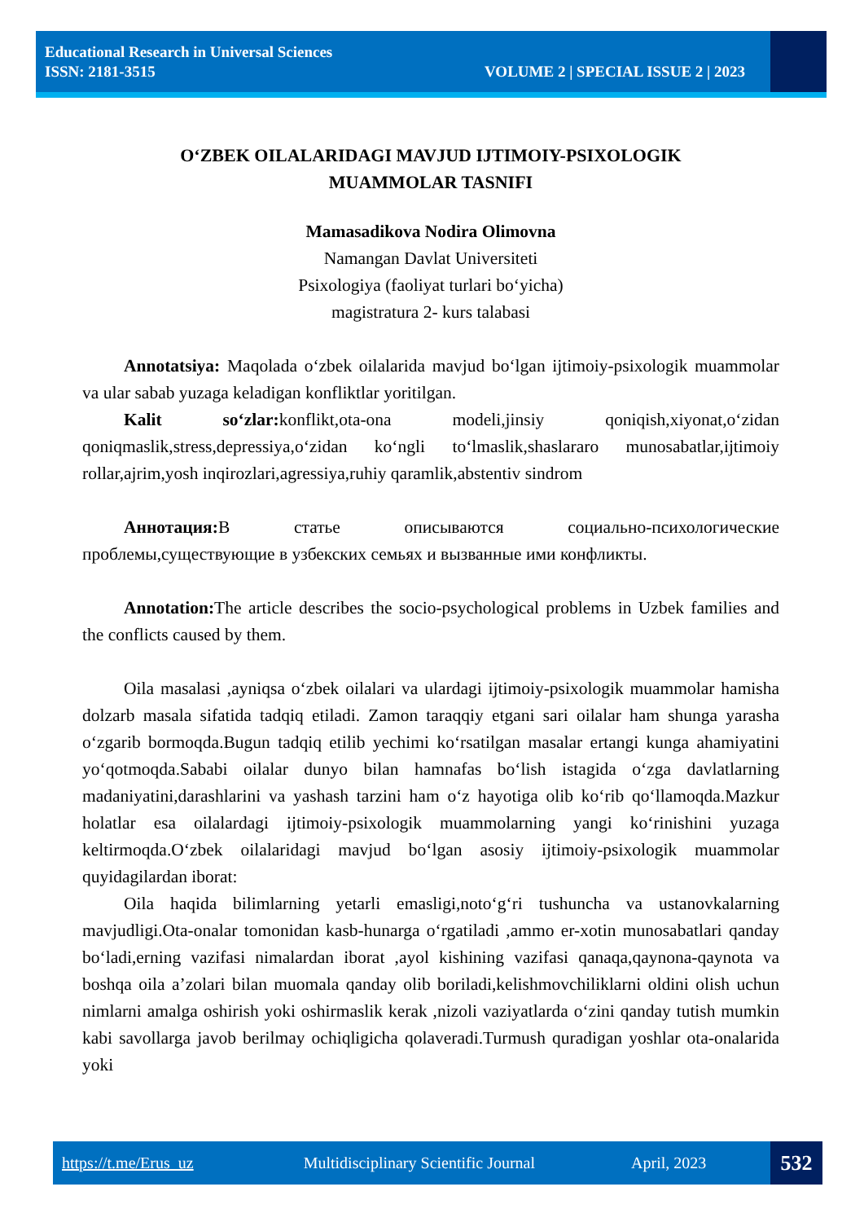Educational Research in Universal Sciences
ISSN: 2181-3515 VOLUME 2 | SPECIAL ISSUE 2 | 2023
O‘ZBEK OILALARIDAGI MAVJUD IJTIMOIY-PSIXOLOGIK
MUAMMOLAR TASNIFI
Mamasadikova Nodira Olimovna
Namangan Davlat Universiteti
Psixologiya (faoliyat turlari bo‘yicha)
magistratura 2- kurs talabasi
Annotatsiya: Maqolada o‘zbek oilalarida mavjud bo‘lgan ijtimoiy-psixologik muammolar va ular sabab yuzaga keladigan konfliktlar yoritilgan.
Kalit so‘zlar: konflikt,ota-ona modeli,jinsiy qoniqish,xiyonat,o‘zidan qoniqmaslik,stress,depressiya,o‘zidan ko‘ngli to‘lmaslik,shaslararo munosabatlar,ijtimoiy rollar,ajrim,yosh inqirozlari,agressiya,ruhiy qaramlik,abstentiv sindrom
Аннотация: В статье описываются социально-психологические проблемы,существующие в узбекских семьях и вызванные ими конфликты.
Annotation: The article describes the socio-psychological problems in Uzbek families and the conflicts caused by them.
Oila masalasi ,ayniqsa o‘zbek oilalari va ulardagi ijtimoiy-psixologik muammolar hamisha dolzarb masala sifatida tadqiq etiladi. Zamon taraqqiy etgani sari oilalar ham shunga yarasha o‘zgarib bormoqda.Bugun tadqiq etilib yechimi ko‘rsatilgan masalar ertangi kunga ahamiyatini yo‘qotmoqda.Sababi oilalar dunyo bilan hamnafas bo‘lish istagida o‘zga davlatlarning madaniyatini,darashlarini va yashash tarzini ham o‘z hayotiga olib ko‘rib qo‘llamoqda.Mazkur holatlar esa oilalardagi ijtimoiy-psixologik muammolarning yangi ko‘rinishini yuzaga keltirmoqda.O‘zbek oilalaridagi mavjud bo‘lgan asosiy ijtimoiy-psixologik muammolar quyidagilardan iborat:
Oila haqida bilimlarning yetarli emasligi,noto‘g‘ri tushuncha va ustanovkalarning mavjudligi.Ota-onalar tomonidan kasb-hunarga o‘rgatiladi ,ammo er-xotin munosabatlari qanday bo‘ladi,erning vazifasi nimalardan iborat ,ayol kishining vazifasi qanaqa,qaynona-qaynota va boshqa oila a’zolari bilan muomala qanday olib boriladi,kelishmovchiliklarni oldini olish uchun nimlarni amalga oshirish yoki oshirmaslik kerak ,nizoli vaziyatlarda o‘zini qanday tutish mumkin kabi savollarga javob berilmay ochiqligicha qolaveradi.Turmush quradigan yoshlar ota-onalarida yoki
https://t.me/Erus_uz Multidisciplinary Scientific Journal April, 2023 532